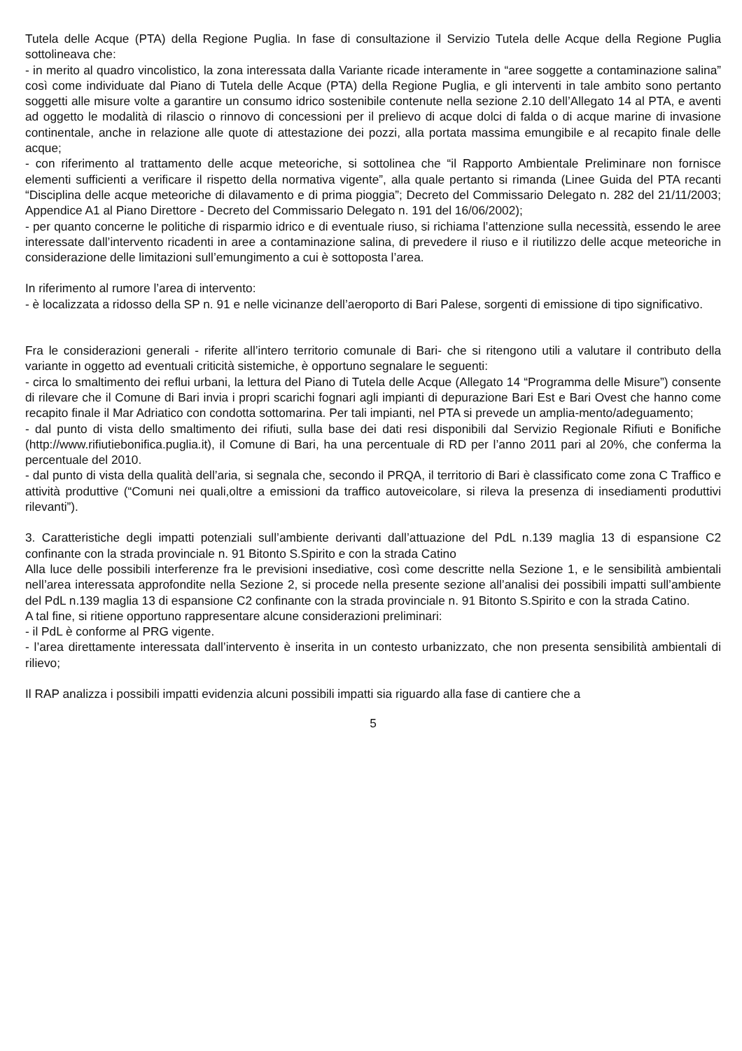Tutela delle Acque (PTA) della Regione Puglia. In fase di consultazione il Servizio Tutela delle Acque della Regione Puglia sottolineava che:
- in merito al quadro vincolistico, la zona interessata dalla Variante ricade interamente in “aree soggette a contaminazione salina” così come individuate dal Piano di Tutela delle Acque (PTA) della Regione Puglia, e gli interventi in tale ambito sono pertanto soggetti alle misure volte a garantire un consumo idrico sostenibile contenute nella sezione 2.10 dell’Allegato 14 al PTA, e aventi ad oggetto le modalità di rilascio o rinnovo di concessioni per il prelievo di acque dolci di falda o di acque marine di invasione continentale, anche in relazione alle quote di attestazione dei pozzi, alla portata massima emungibile e al recapito finale delle acque;
- con riferimento al trattamento delle acque meteoriche, si sottolinea che “il Rapporto Ambientale Preliminare non fornisce elementi sufficienti a verificare il rispetto della normativa vigente”, alla quale pertanto si rimanda (Linee Guida del PTA recanti “Disciplina delle acque meteoriche di dilavamento e di prima pioggia”; Decreto del Commissario Delegato n. 282 del 21/11/2003; Appendice A1 al Piano Direttore - Decreto del Commissario Delegato n. 191 del 16/06/2002);
- per quanto concerne le politiche di risparmio idrico e di eventuale riuso, si richiama l’attenzione sulla necessità, essendo le aree interessate dall’intervento ricadenti in aree a contaminazione salina, di prevedere il riuso e il riutilizzo delle acque meteoriche in considerazione delle limitazioni sull’emungimento a cui è sottoposta l’area.
In riferimento al rumore l’area di intervento:
- è localizzata a ridosso della SP n. 91 e nelle vicinanze dell’aeroporto di Bari Palese, sorgenti di emissione di tipo significativo.
Fra le considerazioni generali - riferite all’intero territorio comunale di Bari- che si ritengono utili a valutare il contributo della variante in oggetto ad eventuali criticità sistemiche, è opportuno segnalare le seguenti:
- circa lo smaltimento dei reflui urbani, la lettura del Piano di Tutela delle Acque (Allegato 14 “Programma delle Misure”) consente di rilevare che il Comune di Bari invia i propri scarichi fognari agli impianti di depurazione Bari Est e Bari Ovest che hanno come recapito finale il Mar Adriatico con condotta sottomarina. Per tali impianti, nel PTA si prevede un amplia-mento/adeguamento;
- dal punto di vista dello smaltimento dei rifiuti, sulla base dei dati resi disponibili dal Servizio Regionale Rifiuti e Bonifiche (http://www.rifiutiebonifica.puglia.it), il Comune di Bari, ha una percentuale di RD per l’anno 2011 pari al 20%, che conferma la percentuale del 2010.
- dal punto di vista della qualità dell’aria, si segnala che, secondo il PRQA, il territorio di Bari è classificato come zona C Traffico e attività produttive (“Comuni nei quali,oltre a emissioni da traffico autoveicolare, si rileva la presenza di insediamenti produttivi rilevanti”).
3. Caratteristiche degli impatti potenziali sull’ambiente derivanti dall’attuazione del PdL n.139 maglia 13 di espansione C2 confinante con la strada provinciale n. 91 Bitonto S.Spirito e con la strada Catino
Alla luce delle possibili interferenze fra le previsioni insediative, così come descritte nella Sezione 1, e le sensibilità ambientali nell’area interessata approfondite nella Sezione 2, si procede nella presente sezione all’analisi dei possibili impatti sull’ambiente del PdL n.139 maglia 13 di espansione C2 confinante con la strada provinciale n. 91 Bitonto S.Spirito e con la strada Catino.
A tal fine, si ritiene opportuno rappresentare alcune considerazioni preliminari:
- il PdL è conforme al PRG vigente.
- l’area direttamente interessata dall’intervento è inserita in un contesto urbanizzato, che non presenta sensibilità ambientali di rilievo;
Il RAP analizza i possibili impatti evidenzia alcuni possibili impatti sia riguardo alla fase di cantiere che a
5